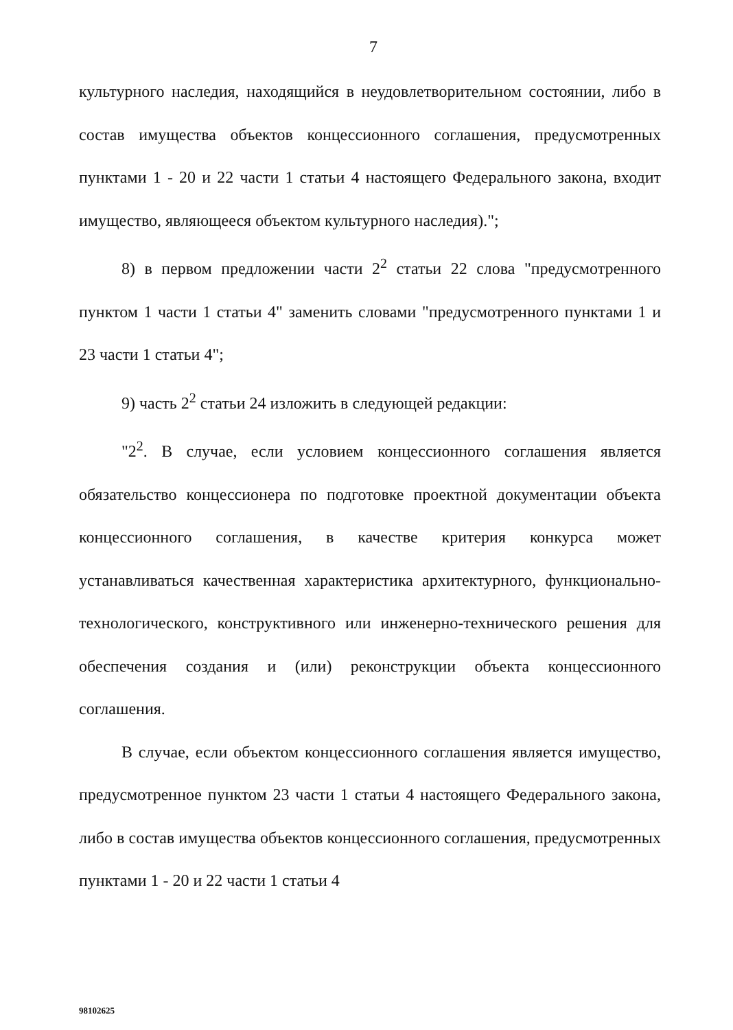7
культурного наследия, находящийся в неудовлетворительном состоянии, либо в состав имущества объектов концессионного соглашения, предусмотренных пунктами 1 - 20 и 22 части 1 статьи 4 настоящего Федерального закона, входит имущество, являющееся объектом культурного наследия).";
8) в первом предложении части 2<sup>2</sup> статьи 22 слова "предусмотренного пунктом 1 части 1 статьи 4" заменить словами "предусмотренного пунктами 1 и 23 части 1 статьи 4";
9) часть 2<sup>2</sup> статьи 24 изложить в следующей редакции:
"2<sup>2</sup>. В случае, если условием концессионного соглашения является обязательство концессионера по подготовке проектной документации объекта концессионного соглашения, в качестве критерия конкурса может устанавливаться качественная характеристика архитектурного, функционально-технологического, конструктивного или инженерно-технического решения для обеспечения создания и (или) реконструкции объекта концессионного соглашения.
В случае, если объектом концессионного соглашения является имущество, предусмотренное пунктом 23 части 1 статьи 4 настоящего Федерального закона, либо в состав имущества объектов концессионного соглашения, предусмотренных пунктами 1 - 20 и 22 части 1 статьи 4
98102625